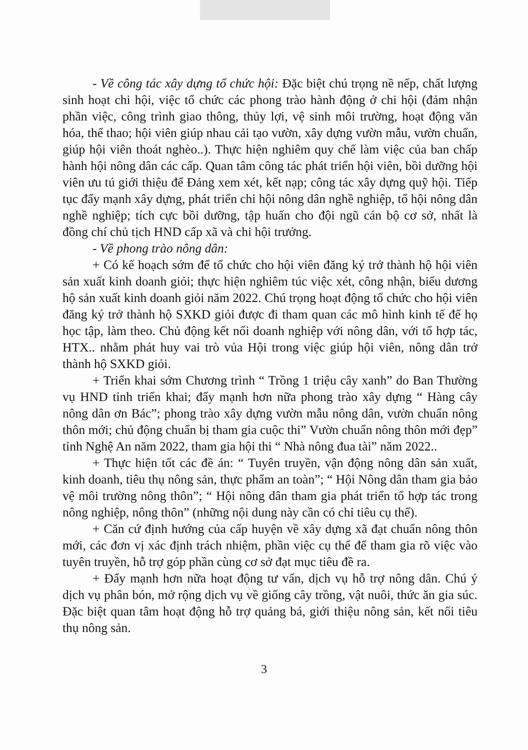- Về công tác xây dựng tổ chức hội: Đặc biệt chú trọng nề nếp, chất lượng sinh hoạt chi hội, việc tổ chức các phong trào hành động ở chi hội (đảm nhận phần việc, công trình giao thông, thủy lợi, vệ sinh môi trường, hoạt động văn hóa, thể thao; hội viên giúp nhau cải tạo vườn, xây dựng vườn mẫu, vườn chuẩn, giúp hội viên thoát nghèo..). Thực hiện nghiêm quy chế làm việc của ban chấp hành hội nông dân các cấp. Quan tâm công tác phát triển hội viên, bồi dưỡng hội viên ưu tú giới thiệu để Đảng xem xét, kết nạp; công tác xây dựng quỹ hội. Tiếp tục đẩy mạnh xây dựng, phát triển chi hội nông dân nghề nghiệp, tổ hội nông dân nghề nghiệp; tích cực bồi dưỡng, tập huấn cho đội ngũ cán bộ cơ sở, nhất là đồng chí chủ tịch HND cấp xã và chi hội trưởng.
- Về phong trào nông dân:
+ Có kế hoạch sớm để tổ chức cho hội viên đăng ký trở thành hộ hội viên sản xuất kinh doanh giỏi; thực hiện nghiêm túc việc xét, công nhận, biểu dương hộ sản xuất kinh doanh giỏi năm 2022. Chú trọng hoạt động tổ chức cho hội viên đăng ký trở thành hộ SXKD giỏi được đi tham quan các mô hình kinh tế để họ học tập, làm theo. Chủ động kết nối doanh nghiệp với nông dân, với tổ hợp tác, HTX.. nhằm phát huy vai trò vủa Hội trong việc giúp hội viên, nông dân trở thành hộ SXKD giỏi.
+ Triển khai sớm Chương trình “ Trồng 1 triệu cây xanh” do Ban Thường vụ HND tỉnh triển khai; đẩy mạnh hơn nữa phong trào xây dựng “ Hàng cây nông dân ơn Bác”; phong trào xây dựng vườn mẫu nông dân, vườn chuẩn nông thôn mới; chủ động chuẩn bị tham gia cuộc thi” Vườn chuẩn nông thôn mới đẹp” tỉnh Nghệ An năm 2022, tham gia hội thi “ Nhà nông đua tài” năm 2022..
+ Thực hiện tốt các đề án: “ Tuyên truyền, vận động nông dân sản xuất, kinh doanh, tiêu thụ nông sản, thực phẩm an toàn”; “ Hội Nông dân tham gia bảo vệ môi trường nông thôn”; “ Hội nông dân tham gia phát triển tổ hợp tác trong nông nghiệp, nông thôn” (những nội dung này cần có chỉ tiêu cụ thể).
+ Căn cứ định hướng của cấp huyện về xây dựng xã đạt chuẩn nông thôn mới, các đơn vị xác định trách nhiệm, phần việc cụ thể để tham gia rõ việc vào tuyên truyền, hỗ trợ góp phần cùng cơ sở đạt mục tiêu đề ra.
+ Đẩy mạnh hơn nữa hoạt động tư vấn, dịch vụ hỗ trợ nông dân. Chú ý dịch vụ phân bón, mở rộng dịch vụ về giống cây trồng, vật nuôi, thức ăn gia súc. Đặc biệt quan tâm hoạt động hỗ trợ quảng bá, giới thiệu nông sản, kết nối tiêu thụ nông sản.
3